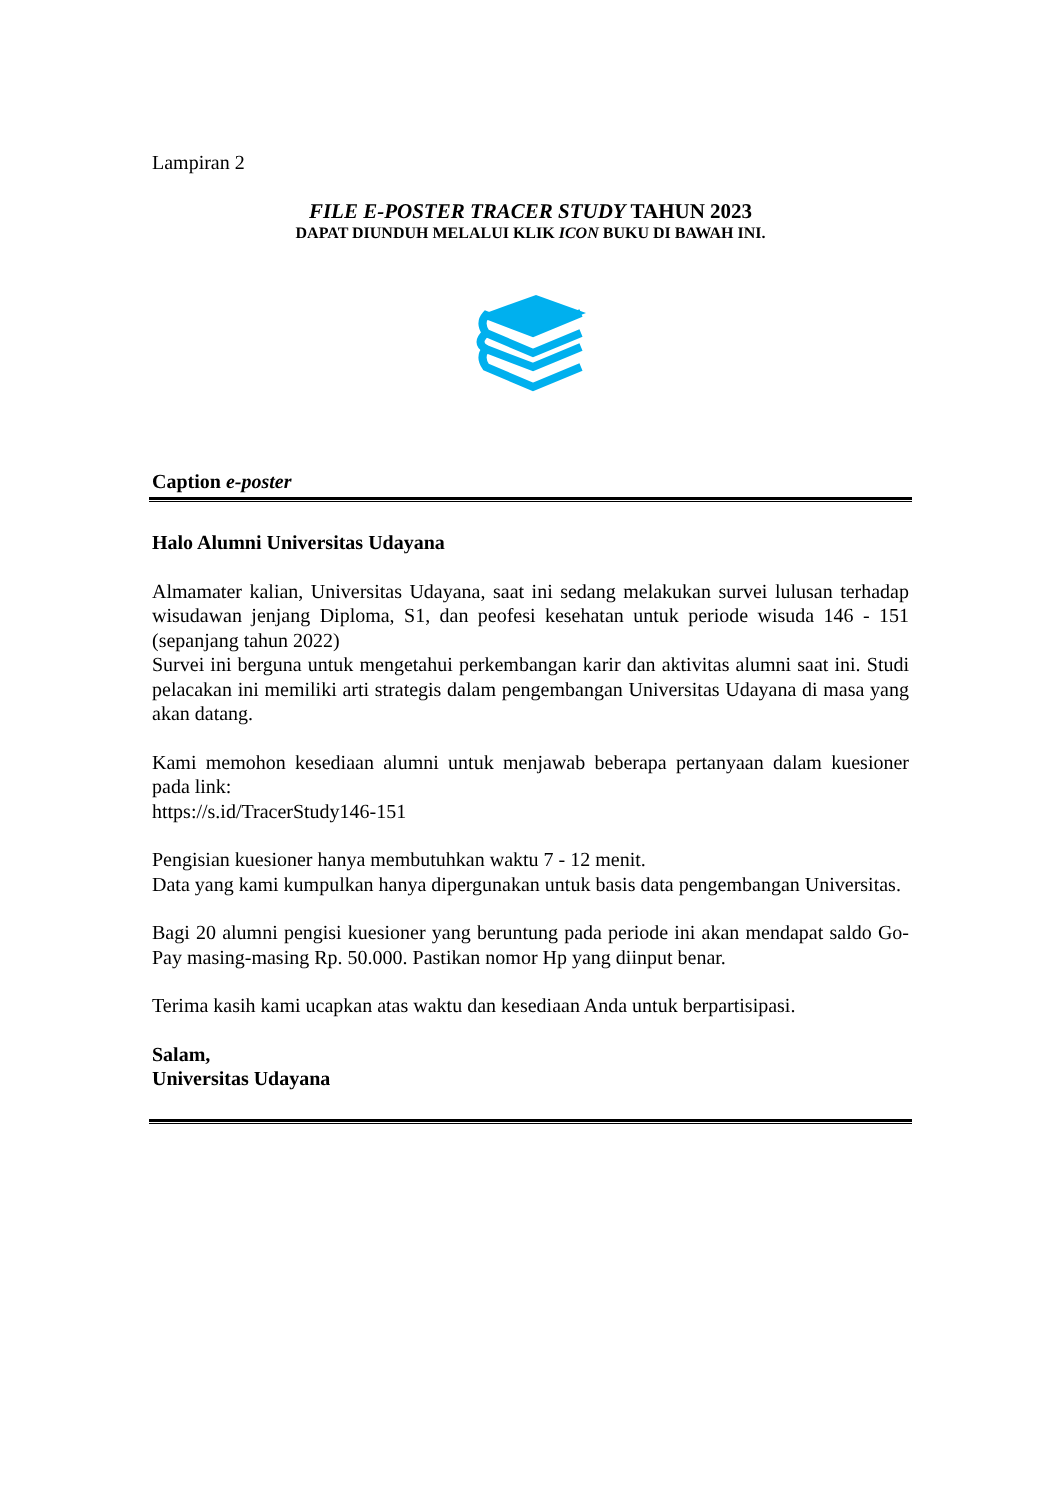Lampiran 2
FILE E-POSTER TRACER STUDY TAHUN 2023
DAPAT DIUNDUH MELALUI KLIK ICON BUKU DI BAWAH INI.
Caption e-poster
Halo Alumni Universitas Udayana
Almamater kalian, Universitas Udayana, saat ini sedang melakukan survei lulusan terhadap wisudawan jenjang Diploma, S1, dan peofesi kesehatan untuk periode wisuda 146 - 151 (sepanjang tahun 2022)
Survei ini berguna untuk mengetahui perkembangan karir dan aktivitas alumni saat ini. Studi pelacakan ini memiliki arti strategis dalam pengembangan Universitas Udayana di masa yang akan datang.
Kami memohon kesediaan alumni untuk menjawab beberapa pertanyaan dalam kuesioner pada link:
https://s.id/TracerStudy146-151
Pengisian kuesioner hanya membutuhkan waktu 7 - 12 menit.
Data yang kami kumpulkan hanya dipergunakan untuk basis data pengembangan Universitas.
Bagi 20 alumni pengisi kuesioner yang beruntung pada periode ini akan mendapat saldo Go-Pay masing-masing Rp. 50.000. Pastikan nomor Hp yang diinput benar.
Terima kasih kami ucapkan atas waktu dan kesediaan Anda untuk berpartisipasi.
Salam,
Universitas Udayana